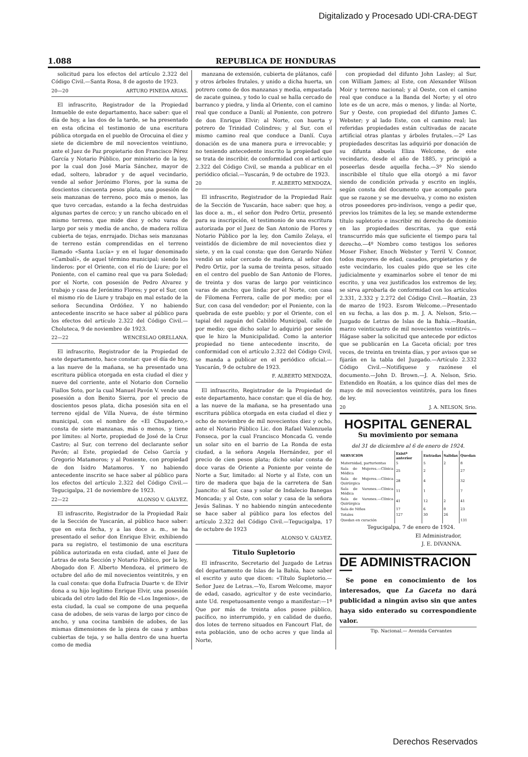Digitalizado y Procesado UDI-CRA-DEGT
1.088 REPUBLICA DE HONDURAS
solicitud para los efectos del artículo 2.322 del Código Civil.—Santa Rosa, 8 de agosto de 1923.
20—20 ARTURO PINEDA ARIAS.
El infrascrito, Registrador de la Propiedad Inmueble de este departamento, hace saber: que el día de hoy, a las dos de la tarde, se ha presentado en esta oficina el testimonio de una escritura pública otorgada en el pueblo de Orocuina el diez y siete de diciembre de mil novecientos veintiuno, ante el Juez de Paz propietario don Francisco Pérez García y Notario Público, por ministerio de la ley, por la cual don José María Sánchez, mayor de edad, soltero, labrador y de aquel vecindario, vende al señor Jerónimo Flores, por la suma de doscientos cincuenta pesos plata, una posesión de seis manzanas de terreno, poco más o menos, las que tuvo cercadas, estando a la fecha destruidas algunas partes de cerco; y un rancho ubicado en el mismo terreno, que mide diez y ocho varas de largo por seis y media de ancho, de madera rolliza cubierta de tejas, enrrajado. Dichas seis manzanas de terreno están comprendidas en el terreno llamado «Santa Lucía» y en el lugar denominado «Cambalí», de aquel término municipal; siendo los linderos: por el Oriente, con el río de Liure; por el Poniente, con el camino real que va para Soledad; por el Norte, con posesión de Pedro Alvarez y trabajo y casa de Jerónimo Flores; y por el Sur, con el mismo río de Liure y trabajo en mal estado de la señora Secundina Ordóñez. Y no habiendo antecedente inscrito se hace saber al público para los efectos del artículo 2.322 del Código Civil.—Choluteca, 9 de noviembre de 1923.
22—22 WENCESLAO ORELLANA.
El infrascrito, Registrador de la Propiedad de este departamento, hace constar: que el día de hoy, a las nueve de la mañana, se ha presentado una escritura pública otorgada en esta ciudad el diez y nueve del corriente, ante el Notario don Cornelio Fiallos Soto, por la cual Manuel Pavón V. vende una posesión a don Benito Sierra, por el precio de doscientos pesos plata, dicha posesión sita en el terreno ejidal de Villa Nueva, de éste término municipal, con el nombre de «El Chupadero,» consta de siete manzanas, más o menos, y tiene por límites: al Norte, propiedad de José de la Cruz Castro; al Sur, con terreno del declarante señor Pavón; al Este, propiedad de Celso García y Gregorio Matamoros; y al Poniente, con propiedad de don Isidro Matamoros. Y no habiendo antecedente inscrito se hace saber al público para los efectos del artículo 2.322 del Código Civil.—Tegucigalpa, 21 de noviembre de 1923.
22—22 ALONSO V. GÁLVEZ.
El infrascrito, Registrador de la Propiedad Raíz de la Sección de Yuscarán, al público hace saber: que en esta fecha, y a las doce a. m., se ha presentado el señor don Enrique Elvir, exhibiendo para su registro, el testimonio de una escritura pública autorizada en esta ciudad, ante el Juez de Letras de esta Sección y Notario Público, por la ley, Abogado don F. Alberto Mendoza, el primero de octubre del año de mil novecientos veintitrés, y en la cual consta: que doña Eufracia Duarte v. de Elvir dona a su hijo legítimo Enrique Elvir, una posesión ubicada del otro lado del Río de «Los Ingenios», de esta ciudad, la cual se compone de una pequeña casa de adobes, de seis varas de largo por cinco de ancho, y una cocina también de adobes, de las mismas dimensiones de la pieza de casa y ambas cubiertas de teja, y se halla dentro de una huerta como de media
manzana de extensión, cubierta de plátanos, café y otros árboles frutales, y unido a dicha huerta, un potrero como de dos manzanas y media, empastada de zacate guinea, y todo lo cual se halla cercado de barranco y piedra, y linda al Oriente, con el camino real que conduce a Danlí; al Poniente, con potrero de don Enrique Elvir; al Norte, con huerta y potrero de Trinidad Colindres; y al Sur, con el mismo camino real que conduce a Danlí. Cuya donación es de una manera pura e irrevocable; y no teniendo antecedente inscrito la propiedad que se trata de inscribir, de conformidad con el artículo 2.322 del Código Civil, se manda a publicar en el periódico oficial.—Yuscarán, 9 de octubre de 1923.
20 F. ALBERTO MENDOZA.
El infrascrito, Registrador de la Propiedad Raíz de la Sección de Yuscarán, hace saber: que hoy, a las doce a. m., el señor don Pedro Ortiz, presentó para su inscripción, el testimonio de una escritura autorizada por el Juez de San Antonio de Flores y Notario Público por la ley, don Camilo Zelaya, el veintidós de diciembre de mil novecientos diez y siete, y en la cual consta: que don Gerardo Núñez vendió un solar cercado de madera, al señor don Pedro Ortiz, por la suma de treinta pesos, situado en el centro del pueblo de San Antonio de Flores, de treinta y dos varas de largo por veinticinco varas de ancho; que linda: por el Norte, con casa de Filomena Ferrera, calle de por medio; por el Sur, con casa del vendedor; por el Poniente, con la quebrada de este pueblo; y por el Oriente, con el tapial del zaguán del Cabildo Municipal, calle de por medio; que dicho solar lo adquirió por sesión que le hizo la Municipalidad. Como la anterior propiedad no tiene antecedente inscrito, de conformidad con el artículo 2.322 del Código Civil, se manda a publicar en el periódico oficial.—Yuscarán, 9 de octubre de 1923.
F. ALBERTO MENDOZA.
El infrascrito, Registrador de la Propiedad de este departamento, hace constar: que el día de hoy, a las nueve de la mañana, se ha presentado una escritura pública otorgada en esta ciudad el diez y ocho de noviembre de mil novecientos diez y ocho, ante el Notario Público Lic. don Rafael Valenzuela Fonseca, por la cual Francisco Moncada G. vende un solar sito en el barrio de La Ronda de esta ciudad, a la señora Angela Hernández, por el precio de cien pesos plata; dicho solar consta de doce varas de Oriente a Poniente por veinte de Norte a Sur, limitado: al Norte y al Este, con un tiro de madera que baja de la carretera de San Juancito: al Sur, casa y solar de Indalecio Banegas Moncada; y al Oste, con solar y casa de la señora Jesús Salinas. Y no habiendo ningún antecedente se hace saber al público para los efectos del artículo 2.322 del Código Civil.—Tegucigalpa, 17 de octubre de 1923
ALONSO V. GÁLVEZ.
Titulo Supletorio
El infrascrito, Secretario del Juzgado de Letras del departamento de Islas de la Bahía, hace saber el escrito y auto que dicen: «Título Supletorio.—Señor Juez de Letras.—Yo, Esrom Welcome, mayor de edad, casado, agricultor y de este vecindario, ante Ud. respetuosamente vengo a manifestar:—1º Que por más de treinta años posee público, pacífico, no interrumpido, y en calidad de dueño, dos lotes de terreno situados en Fancourt Flat, de esta población, uno de ocho acres y que linda al Norte,
con propiedad del difunto John Lasley; al Sur, con William James; al Este, con Alexander Wilson Moir y terreno nacional; y al Oeste, con el camino real que conduce a la Banda del Norte; y el otro lote es de un acre, más o menos, y linda: al Norte, Sur y Oeste, con propiedad del difunto James C. Webster; y al lado Este, con el camino real; las referidas propiedades están cultivadas de zacate artificial otras plantas y árboles frutales.—2º Las propiedades descritas las adquirió por donación de su difunta abuela Eliza Welcome, de este vecindario, desde el año de 1885, y principió a poseerlas desde aquella fecha.—3º No siendo inscribible el título que ella otorgó a mi favor siendo de condición privada y escrito en inglés, según consta del documento que acompaño para que se razone y se me devuelva, y como no existen otros poseedores pro-indivisos, vengo a pedir que, previos los trámites de la ley, se mande extenderme título supletorio e inscribir mi derecho de dominio en las propiedades descritas, ya que está transcurrido más que suficiente el tiempo para tal derecho.—4º Nombro como testigos los señores Moser Fisher, Enoch Webster y Terril V. Connor, todos mayores de edad, casados, propietarios y de este vecindario, los cuales pido que se les cite judicialmente y examinarlos sobre el tenor de mi escrito, y una vez justificados los extremos de ley, se sirva aprobarla de conformidad con los artículos 2.331, 2.332 y 2.272 del Código Civil.—Roatán, 23 de marzo de 1923. Esrom Welcome.—Presentado en su fecha, a las dos p. m. J. A. Nelson, Srio.—Juzgado de Letras de Islas de la Bahía.—Roatán, marzo veinticuatro de mil novecientos veintitrés.—Hágase saber la solicitud que antecede por edictos que se publicarán en La Gaceta oficial; por tres veces, de treinta en treinta días, y por avisos que se fijarán en la tabla del Juzgado.—Artículo 2.332 Código Civil.—Notifíquese y razónese el documento.—John D. Brown.—J. A. Nelson, Srio. Extendido en Roatán, a los quince días del mes de mayo de mil novecientos veintitrés, para los fines de ley.
20 J. A. NELSON, Srio.
HOSPITAL GENERAL
Su movimiento por semana
del 31 de diciembre al 6 de enero de 1924.
| SERVICIOS | Existª anterior | Entradas | Salidas | Quedan |
| --- | --- | --- | --- | --- |
| Maternidad, parturientas | 5 | 5 | 2 | 8 |
| Sala de Mujeres.—Clínica Médica | 25 | 2 | | 27 |
| Sala de Mujeres.—Clínica Quirúrgica | 28 | 4 | | 32 |
| Sala de Varones.—Clínica Médica | 11 | 1 | | 7 |
| Sala de Varones.—Clínica Quirúrgica | 41 | 12 | 2 | 41 |
| Sala de Niños | 17 | 6 | 0 | 23 |
| Totales | 127 | 30 | 26 | |
| Quedan en curación | | | | 131 |
Tegucigalpa, 7 de enero de 1924.
El Administrador,
J. E. DIVANNA.
DE ADMINISTRACION—
Se pone en conocimiento de los interesados, que La Gaceta no dará publicidad a ningún aviso sin que antes haya sido enterado su correspondiente valor.
Tip. Nacional.— Avenida Cervantes
Derechos Reservados